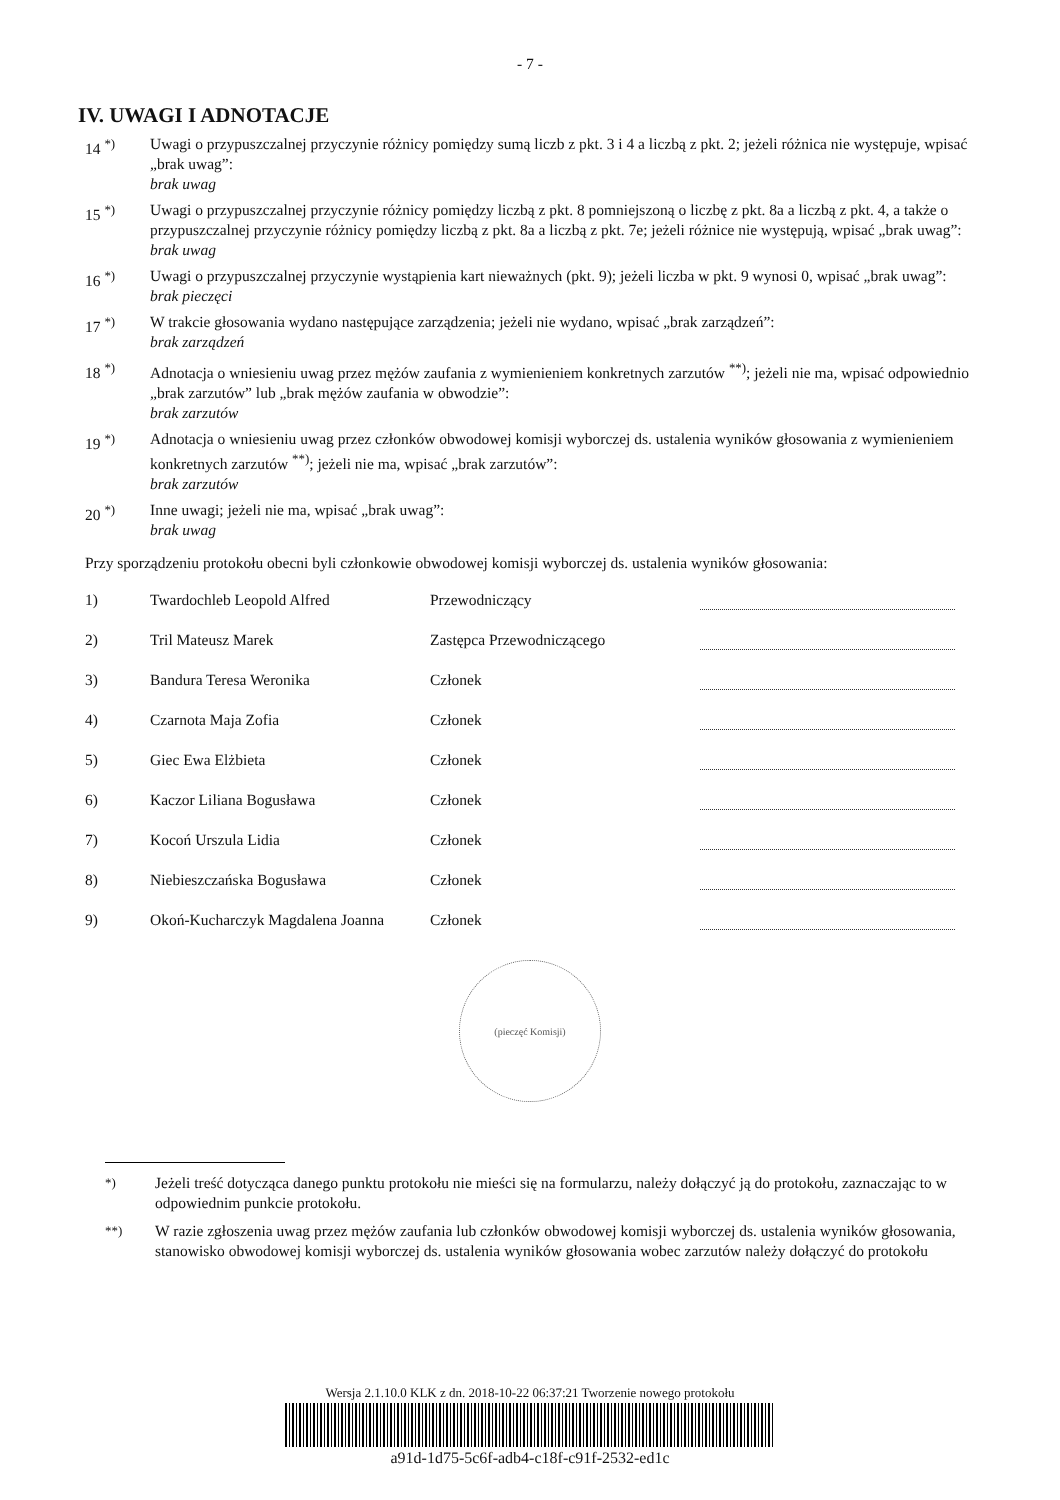- 7 -
IV. UWAGI I ADNOTACJE
14 <sup>*)</sup> Uwagi o przypuszczalnej przyczynie różnicy pomiędzy sumą liczb z pkt. 3 i 4 a liczbą z pkt. 2; jeżeli różnica nie występuje, wpisać „brak uwag”:
brak uwag
15 <sup>*)</sup> Uwagi o przypuszczalnej przyczynie różnicy pomiędzy liczbą z pkt. 8 pomniejszoną o liczbę z pkt. 8a a liczbą z pkt. 4, a także o przypuszczalnej przyczynie różnicy pomiędzy liczbą z pkt. 8a a liczbą z pkt. 7e; jeżeli różnice nie występują, wpisać „brak uwag”:
brak uwag
16 <sup>*)</sup> Uwagi o przypuszczalnej przyczynie wystąpienia kart nieważnych (pkt. 9); jeżeli liczba w pkt. 9 wynosi 0, wpisać „brak uwag”:
brak pieczęci
17 <sup>*)</sup> W trakcie głosowania wydano następujące zarządzenia; jeżeli nie wydano, wpisać „brak zarządzeń”:
brak zarządzeń
18 <sup>*)</sup> Adnotacja o wniesieniu uwag przez mężów zaufania z wymienieniem konkretnych zarzutów <sup>**)</sup>; jeżeli nie ma, wpisać odpowiednio „brak zarzutów” lub „brak mężów zaufania w obwodzie”:
brak zarzutów
19 <sup>*)</sup> Adnotacja o wniesieniu uwag przez członków obwodowej komisji wyborczej ds. ustalenia wyników głosowania z wymienieniem konkretnych zarzutów <sup>**)</sup>; jeżeli nie ma, wpisać „brak zarzutów”:
brak zarzutów
20 <sup>*)</sup> Inne uwagi; jeżeli nie ma, wpisać „brak uwag”:
brak uwag
Przy sporządzeniu protokołu obecni byli członkowie obwodowej komisji wyborczej ds. ustalenia wyników głosowania:
| 1) | Twardochleb Leopold Alfred | Przewodniczący | |
| 2) | Tril Mateusz Marek | Zastępca Przewodniczącego | |
| 3) | Bandura Teresa Weronika | Członek | |
| 4) | Czarnota Maja Zofia | Członek | |
| 5) | Giec Ewa Elżbieta | Członek | |
| 6) | Kaczor Liliana Bogusława | Członek | |
| 7) | Kocoń Urszula Lidia | Członek | |
| 8) | Niebieszczańska Bogusława | Członek | |
| 9) | Okoń-Kucharczyk Magdalena Joanna | Członek | |
(pieczęć Komisji)
<sup>*)</sup> Jeżeli treść dotycząca danego punktu protokołu nie mieści się na formularzu, należy dołączyć ją do protokołu, zaznaczając to w odpowiednim punkcie protokołu.
<sup>**)</sup> W razie zgłoszenia uwag przez mężów zaufania lub członków obwodowej komisji wyborczej ds. ustalenia wyników głosowania, stanowisko obwodowej komisji wyborczej ds. ustalenia wyników głosowania wobec zarzutów należy dołączyć do protokołu
Wersja 2.1.10.0 KLK z dn. 2018-10-22 06:37:21 Tworzenie nowego protokołu
a91d-1d75-5c6f-adb4-c18f-c91f-2532-ed1c